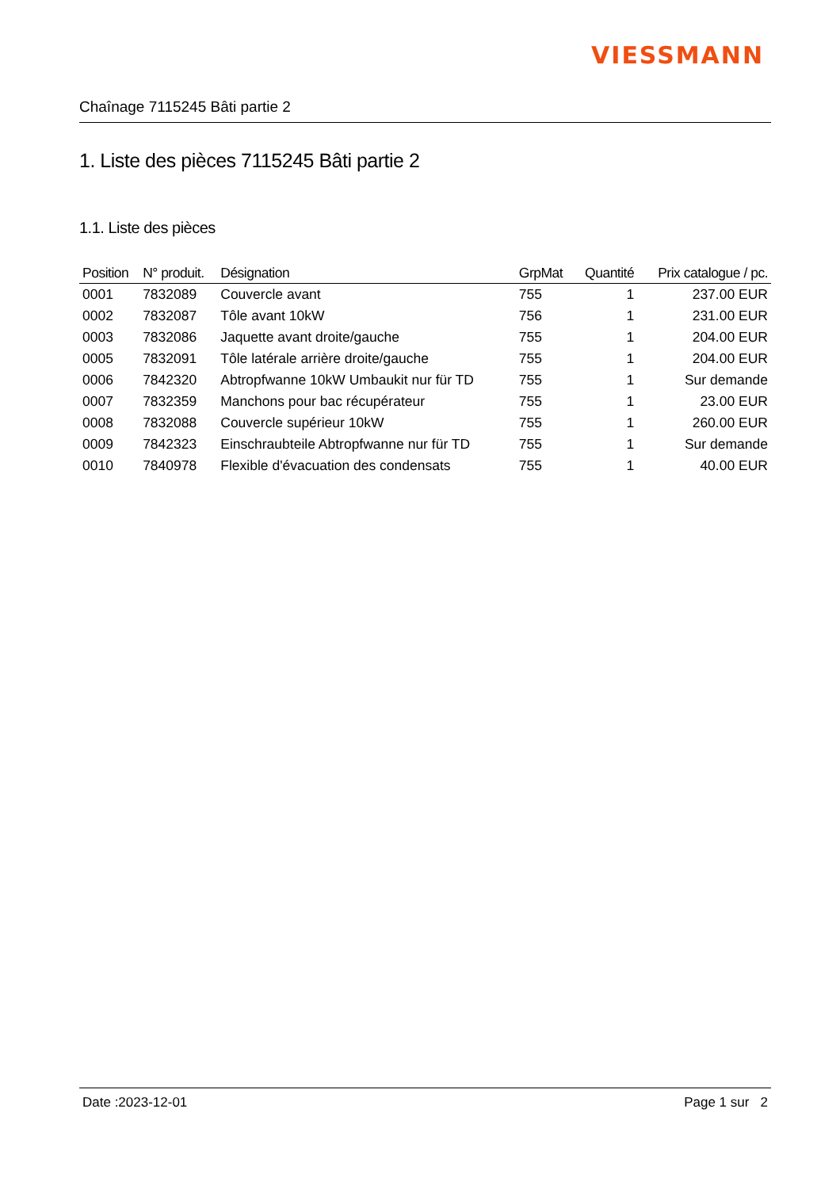VIESSMANN
Chaînage 7115245 Bâti partie 2
1. Liste des pièces 7115245 Bâti partie 2
1.1. Liste des pièces
| Position | N° produit. | Désignation | GrpMat | Quantité | Prix catalogue / pc. |
| --- | --- | --- | --- | --- | --- |
| 0001 | 7832089 | Couvercle avant | 755 | 1 | 237.00 EUR |
| 0002 | 7832087 | Tôle avant 10kW | 756 | 1 | 231.00 EUR |
| 0003 | 7832086 | Jaquette avant droite/gauche | 755 | 1 | 204.00 EUR |
| 0005 | 7832091 | Tôle latérale arrière droite/gauche | 755 | 1 | 204.00 EUR |
| 0006 | 7842320 | Abtropfwanne 10kW Umbaukit nur für TD | 755 | 1 | Sur demande |
| 0007 | 7832359 | Manchons pour bac récupérateur | 755 | 1 | 23.00 EUR |
| 0008 | 7832088 | Couvercle supérieur 10kW | 755 | 1 | 260.00 EUR |
| 0009 | 7842323 | Einschraubteile Abtropfwanne nur für TD | 755 | 1 | Sur demande |
| 0010 | 7840978 | Flexible d'évacuation des condensats | 755 | 1 | 40.00 EUR |
Date :2023-12-01 Page 1 sur 2